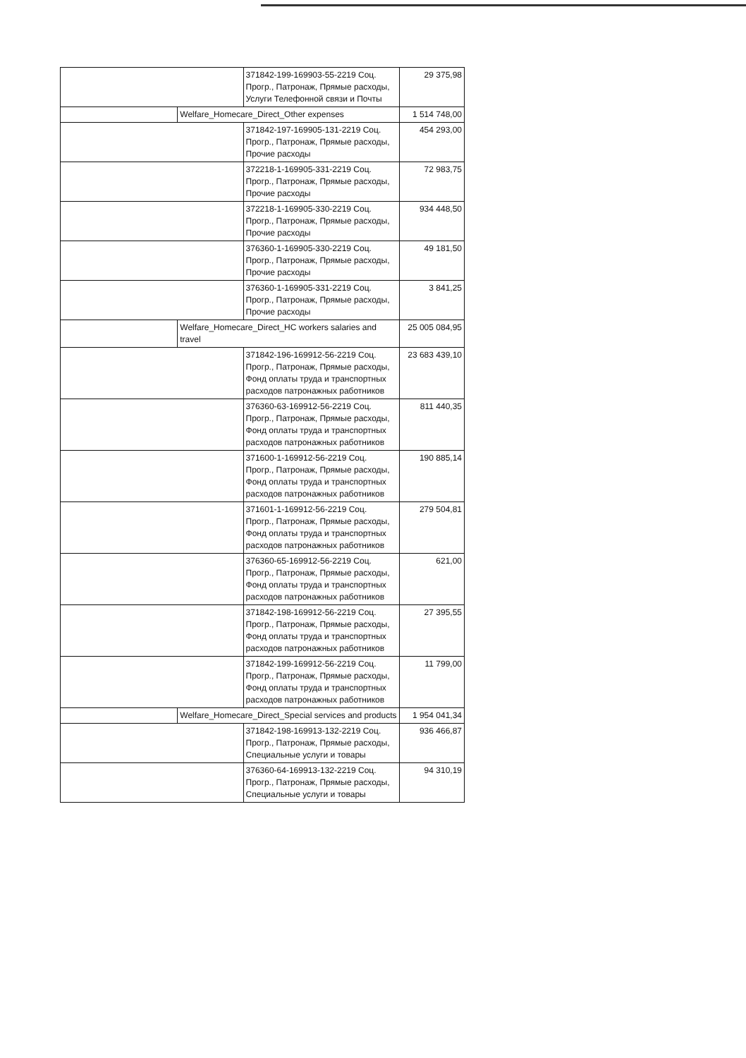| | | 371842-199-169903-55-2219 Соц. Прогр., Патронаж, Прямые расходы, Услуги Телефонной связи и Почты | 29 375,98 |
| | Welfare_Homecare_Direct_Other expenses | | 1 514 748,00 |
| | | 371842-197-169905-131-2219 Соц. Прогр., Патронаж, Прямые расходы, Прочие расходы | 454 293,00 |
| | | 372218-1-169905-331-2219 Соц. Прогр., Патронаж, Прямые расходы, Прочие расходы | 72 983,75 |
| | | 372218-1-169905-330-2219 Соц. Прогр., Патронаж, Прямые расходы, Прочие расходы | 934 448,50 |
| | | 376360-1-169905-330-2219 Соц. Прогр., Патронаж, Прямые расходы, Прочие расходы | 49 181,50 |
| | | 376360-1-169905-331-2219 Соц. Прогр., Патронаж, Прямые расходы, Прочие расходы | 3 841,25 |
| | Welfare_Homecare_Direct_HC workers salaries and travel | | 25 005 084,95 |
| | | 371842-196-169912-56-2219 Соц. Прогр., Патронаж, Прямые расходы, Фонд оплаты труда и транспортных расходов патронажных работников | 23 683 439,10 |
| | | 376360-63-169912-56-2219 Соц. Прогр., Патронаж, Прямые расходы, Фонд оплаты труда и транспортных расходов патронажных работников | 811 440,35 |
| | | 371600-1-169912-56-2219 Соц. Прогр., Патронаж, Прямые расходы, Фонд оплаты труда и транспортных расходов патронажных работников | 190 885,14 |
| | | 371601-1-169912-56-2219 Соц. Прогр., Патронаж, Прямые расходы, Фонд оплаты труда и транспортных расходов патронажных работников | 279 504,81 |
| | | 376360-65-169912-56-2219 Соц. Прогр., Патронаж, Прямые расходы, Фонд оплаты труда и транспортных расходов патронажных работников | 621,00 |
| | | 371842-198-169912-56-2219 Соц. Прогр., Патронаж, Прямые расходы, Фонд оплаты труда и транспортных расходов патронажных работников | 27 395,55 |
| | | 371842-199-169912-56-2219 Соц. Прогр., Патронаж, Прямые расходы, Фонд оплаты труда и транспортных расходов патронажных работников | 11 799,00 |
| | Welfare_Homecare_Direct_Special services and products | | 1 954 041,34 |
| | | 371842-198-169913-132-2219 Соц. Прогр., Патронаж, Прямые расходы, Специальные услуги и товары | 936 466,87 |
| | | 376360-64-169913-132-2219 Соц. Прогр., Патронаж, Прямые расходы, Специальные услуги и товары | 94 310,19 |